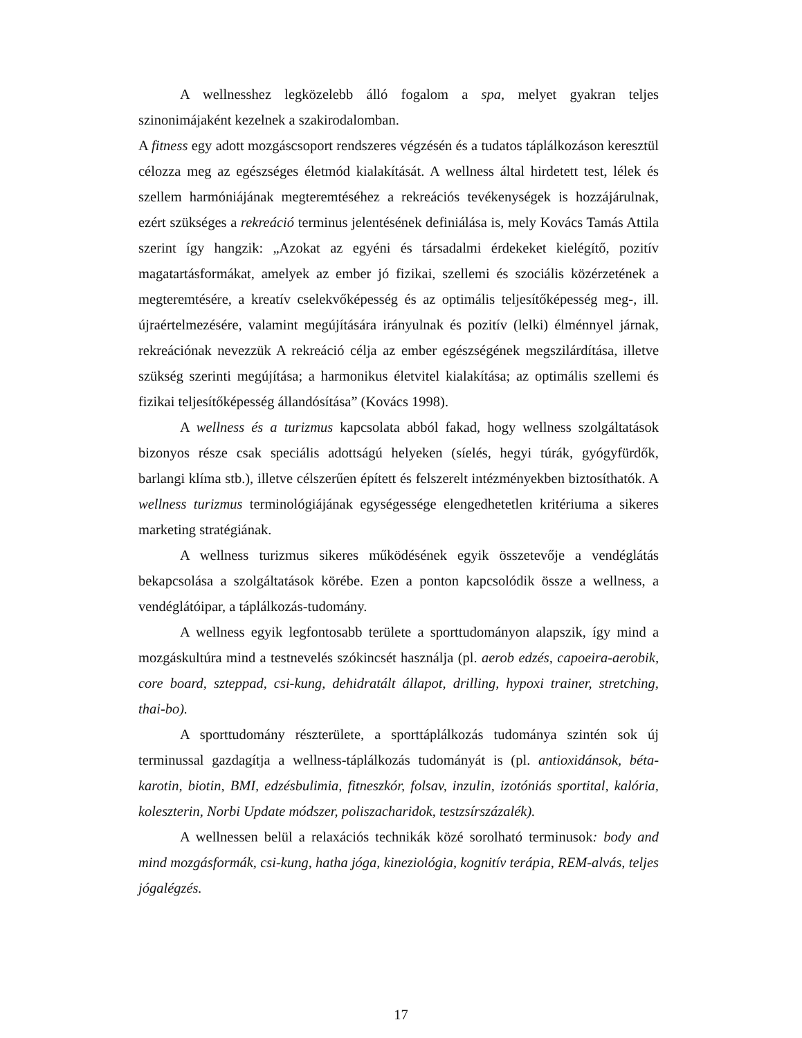A wellnesshez legközelebb álló fogalom a spa, melyet gyakran teljes szinonimájaként kezelnek a szakirodalomban.
A fitness egy adott mozgáscsoport rendszeres végzésén és a tudatos táplálkozáson keresztül célozza meg az egészséges életmód kialakítását. A wellness által hirdetett test, lélek és szellem harmóniájának megteremtéséhez a rekreációs tevékenységek is hozzájárulnak, ezért szükséges a rekreáció terminus jelentésének definiálása is, mely Kovács Tamás Attila szerint így hangzik: „Azokat az egyéni és társadalmi érdekeket kielégítő, pozitív magatartásformákat, amelyek az ember jó fizikai, szellemi és szociális közérzetének a megteremtésére, a kreatív cselekvőképesség és az optimális teljesítőképesség meg-, ill. újraértelmezésére, valamint megújítására irányulnak és pozitív (lelki) élménnyel járnak, rekreációnak nevezzük A rekreáció célja az ember egészségének megszilárdítása, illetve szükség szerinti megújítása; a harmonikus életvitel kialakítása; az optimális szellemi és fizikai teljesítőképesség állandósítása” (Kovács 1998).
A wellness és a turizmus kapcsolata abból fakad, hogy wellness szolgáltatások bizonyos része csak speciális adottságú helyeken (síelés, hegyi túrák, gyógyfürdők, barlangi klíma stb.), illetve célszerűen épített és felszerelt intézményekben biztosíthatók. A wellness turizmus terminológiájának egységessége elengedhetetlen kritériuma a sikeres marketing stratégiának.
A wellness turizmus sikeres működésének egyik összetevője a vendéglátás bekapcsolása a szolgáltatások körébe. Ezen a ponton kapcsolódik össze a wellness, a vendéglátóipar, a táplálkozás-tudomány.
A wellness egyik legfontosabb területe a sporttudományon alapszik, így mind a mozgáskultúra mind a testnevelés szókincsét használja (pl. aerob edzés, capoeira-aerobik, core board, szteppad, csi-kung, dehidratált állapot, drilling, hypoxi trainer, stretching, thai-bo).
A sporttudomány részterülete, a sporttáplálkozás tudománya szintén sok új terminussal gazdagítja a wellness-táplálkozás tudományát is (pl. antioxidánsok, béta-karotin, biotin, BMI, edzésbulimia, fitneszkór, folsav, inzulin, izotóniás sportital, kalória, koleszterin, Norbi Update módszer, poliszacharidok, testzsírszázalék).
A wellnessen belül a relaxációs technikák közé sorolható terminusok: body and mind mozgásformák, csi-kung, hatha jóga, kineziológia, kognitív terápia, REM-alvás, teljes jógalégzés.
17